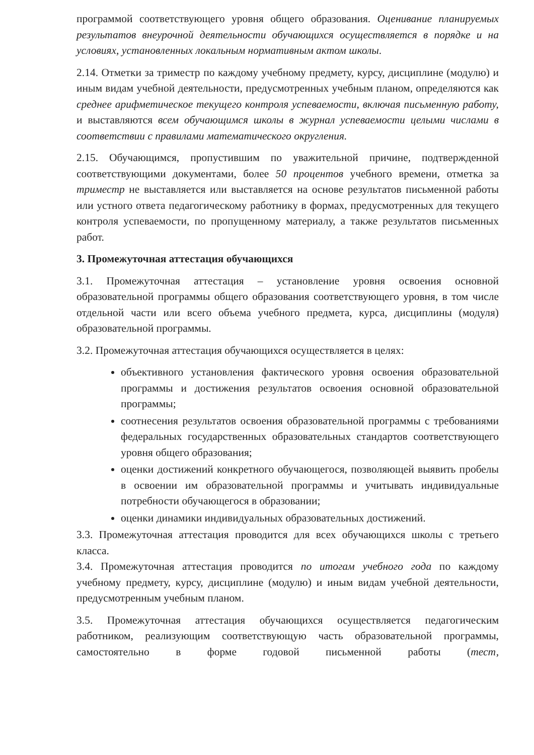программой соответствующего уровня общего образования. Оценивание планируемых результатов внеурочной деятельности обучающихся осуществляется в порядке и на условиях, установленных локальным нормативным актом школы.
2.14. Отметки за триместр по каждому учебному предмету, курсу, дисциплине (модулю) и иным видам учебной деятельности, предусмотренных учебным планом, определяются как среднее арифметическое текущего контроля успеваемости, включая письменную работу, и выставляются всем обучающимся школы в журнал успеваемости целыми числами в соответствии с правилами математического округления.
2.15. Обучающимся, пропустившим по уважительной причине, подтвержденной соответствующими документами, более 50 процентов учебного времени, отметка за триместр не выставляется или выставляется на основе результатов письменной работы или устного ответа педагогическому работнику в формах, предусмотренных для текущего контроля успеваемости, по пропущенному материалу, а также результатов письменных работ.
3. Промежуточная аттестация обучающихся
3.1. Промежуточная аттестация – установление уровня освоения основной образовательной программы общего образования соответствующего уровня, в том числе отдельной части или всего объема учебного предмета, курса, дисциплины (модуля) образовательной программы.
3.2. Промежуточная аттестация обучающихся осуществляется в целях:
объективного установления фактического уровня освоения образовательной программы и достижения результатов освоения основной образовательной программы;
соотнесения результатов освоения образовательной программы с требованиями федеральных государственных образовательных стандартов соответствующего уровня общего образования;
оценки достижений конкретного обучающегося, позволяющей выявить пробелы в освоении им образовательной программы и учитывать индивидуальные потребности обучающегося в образовании;
оценки динамики индивидуальных образовательных достижений.
3.3. Промежуточная аттестация проводится для всех обучающихся школы с третьего класса.
3.4. Промежуточная аттестация проводится по итогам учебного года по каждому учебному предмету, курсу, дисциплине (модулю) и иным видам учебной деятельности, предусмотренным учебным планом.
3.5. Промежуточная аттестация обучающихся осуществляется педагогическим работником, реализующим соответствующую часть образовательной программы, самостоятельно в форме годовой письменной работы (тест,